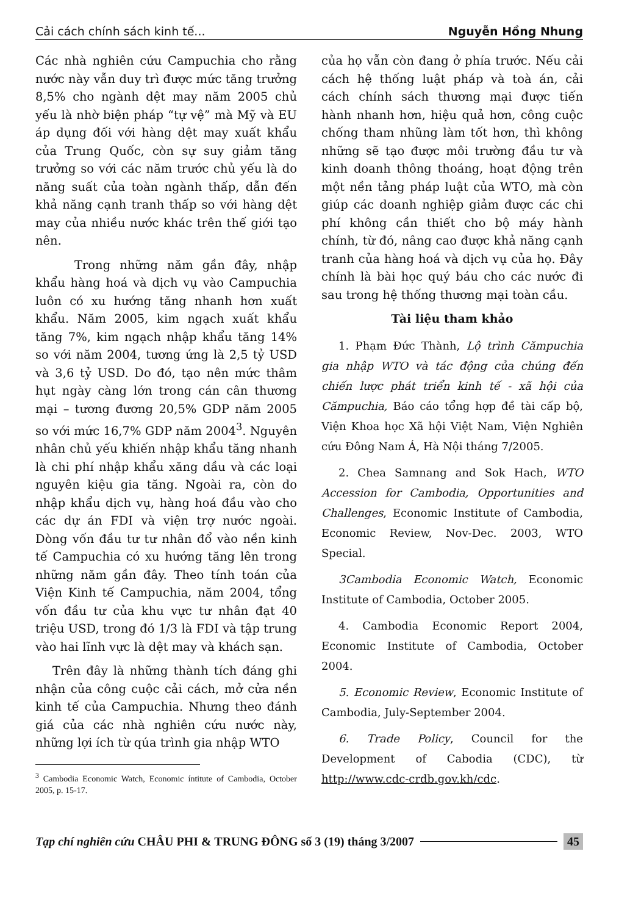Cải cách chính sách kinh tế... Nguyễn Hồng Nhung
Các nhà nghiên cứu Campuchia cho rằng nước này vẫn duy trì được mức tăng trưởng 8,5% cho ngành dệt may năm 2005 chủ yếu là nhờ biện pháp “tự vệ” mà Mỹ và EU áp dụng đối với hàng dệt may xuất khẩu của Trung Quốc, còn sự suy giảm tăng trưởng so với các năm trước chủ yếu là do năng suất của toàn ngành thấp, dẫn đến khả năng cạnh tranh thấp so với hàng dệt may của nhiều nước khác trên thế giới tạo nên.
Trong những năm gần đây, nhập khẩu hàng hoá và dịch vụ vào Campuchia luôn có xu hướng tăng nhanh hơn xuất khẩu. Năm 2005, kim ngạch xuất khẩu tăng 7%, kim ngạch nhập khẩu tăng 14% so với năm 2004, tương ứng là 2,5 tỷ USD và 3,6 tỷ USD. Do đó, tạo nên mức thâm hụt ngày càng lớn trong cán cân thương mại – tương đương 20,5% GDP năm 2005 so với mức 16,7% GDP năm 2004<sup>3</sup>. Nguyên nhân chủ yếu khiến nhập khẩu tăng nhanh là chi phí nhập khẩu xăng dầu và các loại nguyên kiệu gia tăng. Ngoài ra, còn do nhập khẩu dịch vụ, hàng hoá đầu vào cho các dự án FDI và viện trợ nước ngoài. Dòng vốn đầu tư tư nhân đổ vào nền kinh tế Campuchia có xu hướng tăng lên trong những năm gần đây. Theo tính toán của Viện Kinh tế Campuchia, năm 2004, tổng vốn đầu tư của khu vực tư nhân đạt 40 triệu USD, trong đó 1/3 là FDI và tập trung vào hai lĩnh vực là dệt may và khách sạn.
Trên đây là những thành tích đáng ghi nhận của công cuộc cải cách, mở cửa nền kinh tế của Campuchia. Nhưng theo đánh giá của các nhà nghiên cứu nước này, những lợi ích từ qúa trình gia nhập WTO
<sup>3</sup> Cambodia Economic Watch, Economic íntitute of Cambodia, October 2005, p. 15-17.
của họ vẫn còn đang ở phía trước. Nếu cải cách hệ thống luật pháp và toà án, cải cách chính sách thương mại được tiến hành nhanh hơn, hiệu quả hơn, công cuộc chống tham nhũng làm tốt hơn, thì không những sẽ tạo được môi trường đầu tư và kinh doanh thông thoáng, hoạt động trên một nền tảng pháp luật của WTO, mà còn giúp các doanh nghiệp giảm được các chi phí không cần thiết cho bộ máy hành chính, từ đó, nâng cao được khả năng cạnh tranh của hàng hoá và dịch vụ của họ. Đây chính là bài học quý báu cho các nước đi sau trong hệ thống thương mại toàn cầu.
Tài liệu tham khảo
1. Phạm Đức Thành, Lộ trình Cămpuchia gia nhập WTO và tác động của chúng đến chiến lược phát triển kinh tế - xã hội của Cămpuchia, Báo cáo tổng hợp đề tài cấp bộ, Viện Khoa học Xã hội Việt Nam, Viện Nghiên cứu Đông Nam Á, Hà Nội tháng 7/2005.
2. Chea Samnang and Sok Hach, WTO Accession for Cambodia, Opportunities and Challenges, Economic Institute of Cambodia, Economic Review, Nov-Dec. 2003, WTO Special.
3Cambodia Economic Watch, Economic Institute of Cambodia, October 2005.
4. Cambodia Economic Report 2004, Economic Institute of Cambodia, October 2004.
5. Economic Review, Economic Institute of Cambodia, July-September 2004.
6. Trade Policy, Council for the Development of Cabodia (CDC), từ http://www.cdc-crdb.gov.kh/cdc.
Tạp chí nghiên cứu CHÂU PHI & TRUNG ĐÔNG số 3 (19) tháng 3/2007 45